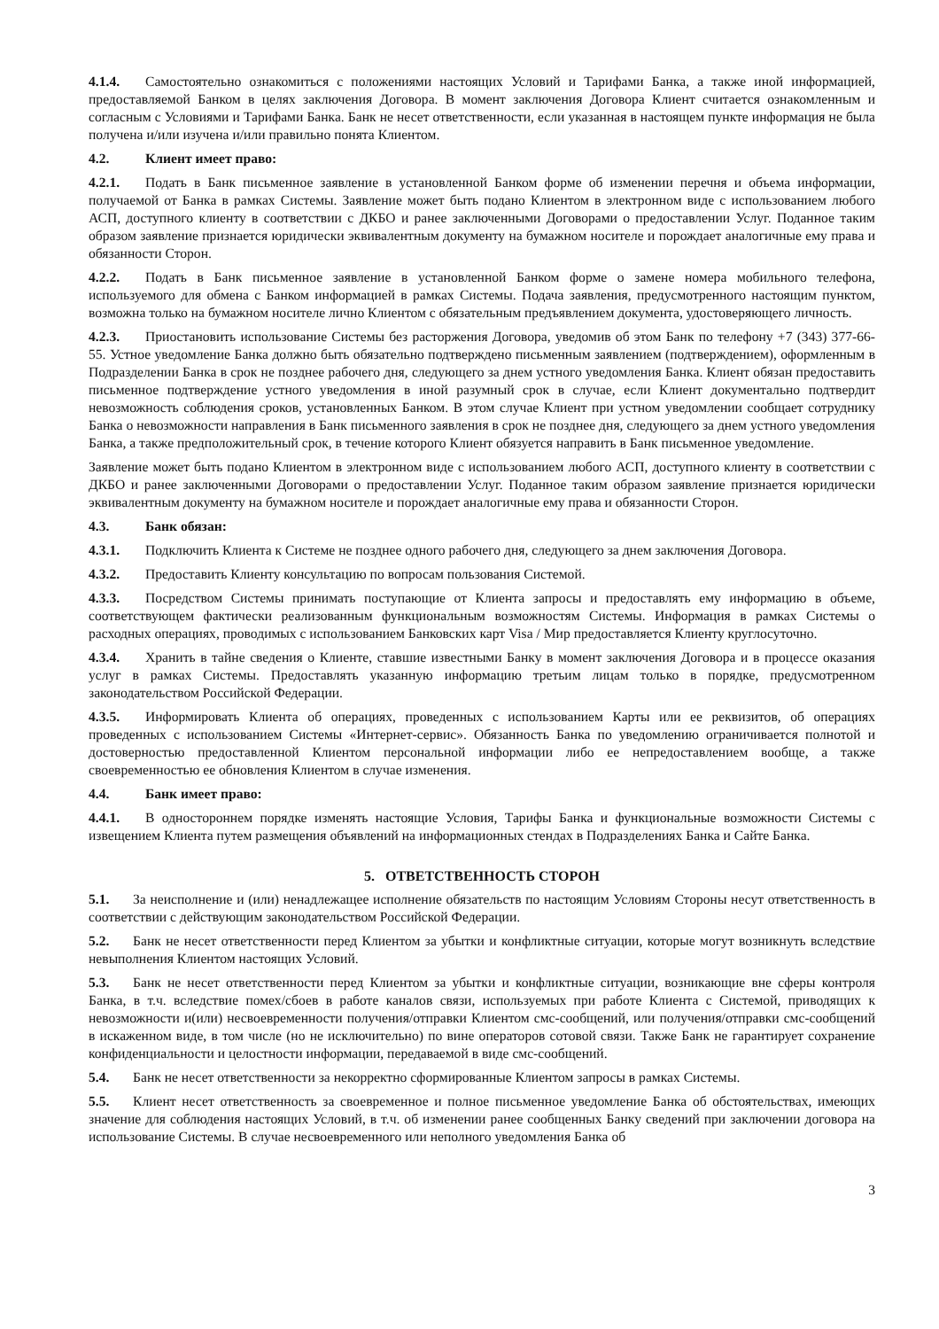4.1.4. Самостоятельно ознакомиться с положениями настоящих Условий и Тарифами Банка, а также иной информацией, предоставляемой Банком в целях заключения Договора. В момент заключения Договора Клиент считается ознакомленным и согласным с Условиями и Тарифами Банка. Банк не несет ответственности, если указанная в настоящем пункте информация не была получена и/или изучена и/или правильно понята Клиентом.
4.2. Клиент имеет право:
4.2.1. Подать в Банк письменное заявление в установленной Банком форме об изменении перечня и объема информации, получаемой от Банка в рамках Системы. Заявление может быть подано Клиентом в электронном виде с использованием любого АСП, доступного клиенту в соответствии с ДКБО и ранее заключенными Договорами о предоставлении Услуг. Поданное таким образом заявление признается юридически эквивалентным документу на бумажном носителе и порождает аналогичные ему права и обязанности Сторон.
4.2.2. Подать в Банк письменное заявление в установленной Банком форме о замене номера мобильного телефона, используемого для обмена с Банком информацией в рамках Системы. Подача заявления, предусмотренного настоящим пунктом, возможна только на бумажном носителе лично Клиентом с обязательным предъявлением документа, удостоверяющего личность.
4.2.3. Приостановить использование Системы без расторжения Договора, уведомив об этом Банк по телефону +7 (343) 377-66-55. Устное уведомление Банка должно быть обязательно подтверждено письменным заявлением (подтверждением), оформленным в Подразделении Банка в срок не позднее рабочего дня, следующего за днем устного уведомления Банка. Клиент обязан предоставить письменное подтверждение устного уведомления в иной разумный срок в случае, если Клиент документально подтвердит невозможность соблюдения сроков, установленных Банком. В этом случае Клиент при устном уведомлении сообщает сотруднику Банка о невозможности направления в Банк письменного заявления в срок не позднее дня, следующего за днем устного уведомления Банка, а также предположительный срок, в течение которого Клиент обязуется направить в Банк письменное уведомление.
Заявление может быть подано Клиентом в электронном виде с использованием любого АСП, доступного клиенту в соответствии с ДКБО и ранее заключенными Договорами о предоставлении Услуг. Поданное таким образом заявление признается юридически эквивалентным документу на бумажном носителе и порождает аналогичные ему права и обязанности Сторон.
4.3. Банк обязан:
4.3.1. Подключить Клиента к Системе не позднее одного рабочего дня, следующего за днем заключения Договора.
4.3.2. Предоставить Клиенту консультацию по вопросам пользования Системой.
4.3.3. Посредством Системы принимать поступающие от Клиента запросы и предоставлять ему информацию в объеме, соответствующем фактически реализованным функциональным возможностям Системы. Информация в рамках Системы о расходных операциях, проводимых с использованием Банковских карт Visa / Мир предоставляется Клиенту круглосуточно.
4.3.4. Хранить в тайне сведения о Клиенте, ставшие известными Банку в момент заключения Договора и в процессе оказания услуг в рамках Системы. Предоставлять указанную информацию третьим лицам только в порядке, предусмотренном законодательством Российской Федерации.
4.3.5. Информировать Клиента об операциях, проведенных с использованием Карты или ее реквизитов, об операциях проведенных с использованием Системы «Интернет-сервис». Обязанность Банка по уведомлению ограничивается полнотой и достоверностью предоставленной Клиентом персональной информации либо ее непредоставлением вообще, а также своевременностью ее обновления Клиентом в случае изменения.
4.4. Банк имеет право:
4.4.1. В одностороннем порядке изменять настоящие Условия, Тарифы Банка и функциональные возможности Системы с извещением Клиента путем размещения объявлений на информационных стендах в Подразделениях Банка и Сайте Банка.
5. ОТВЕТСТВЕННОСТЬ СТОРОН
5.1. За неисполнение и (или) ненадлежащее исполнение обязательств по настоящим Условиям Стороны несут ответственность в соответствии с действующим законодательством Российской Федерации.
5.2. Банк не несет ответственности перед Клиентом за убытки и конфликтные ситуации, которые могут возникнуть вследствие невыполнения Клиентом настоящих Условий.
5.3. Банк не несет ответственности перед Клиентом за убытки и конфликтные ситуации, возникающие вне сферы контроля Банка, в т.ч. вследствие помех/сбоев в работе каналов связи, используемых при работе Клиента с Системой, приводящих к невозможности и(или) несвоевременности получения/отправки Клиентом смс-сообщений, или получения/отправки смс-сообщений в искаженном виде, в том числе (но не исключительно) по вине операторов сотовой связи. Также Банк не гарантирует сохранение конфиденциальности и целостности информации, передаваемой в виде смс-сообщений.
5.4. Банк не несет ответственности за некорректно сформированные Клиентом запросы в рамках Системы.
5.5. Клиент несет ответственность за своевременное и полное письменное уведомление Банка об обстоятельствах, имеющих значение для соблюдения настоящих Условий, в т.ч. об изменении ранее сообщенных Банку сведений при заключении договора на использование Системы. В случае несвоевременного или неполного уведомления Банка об
3